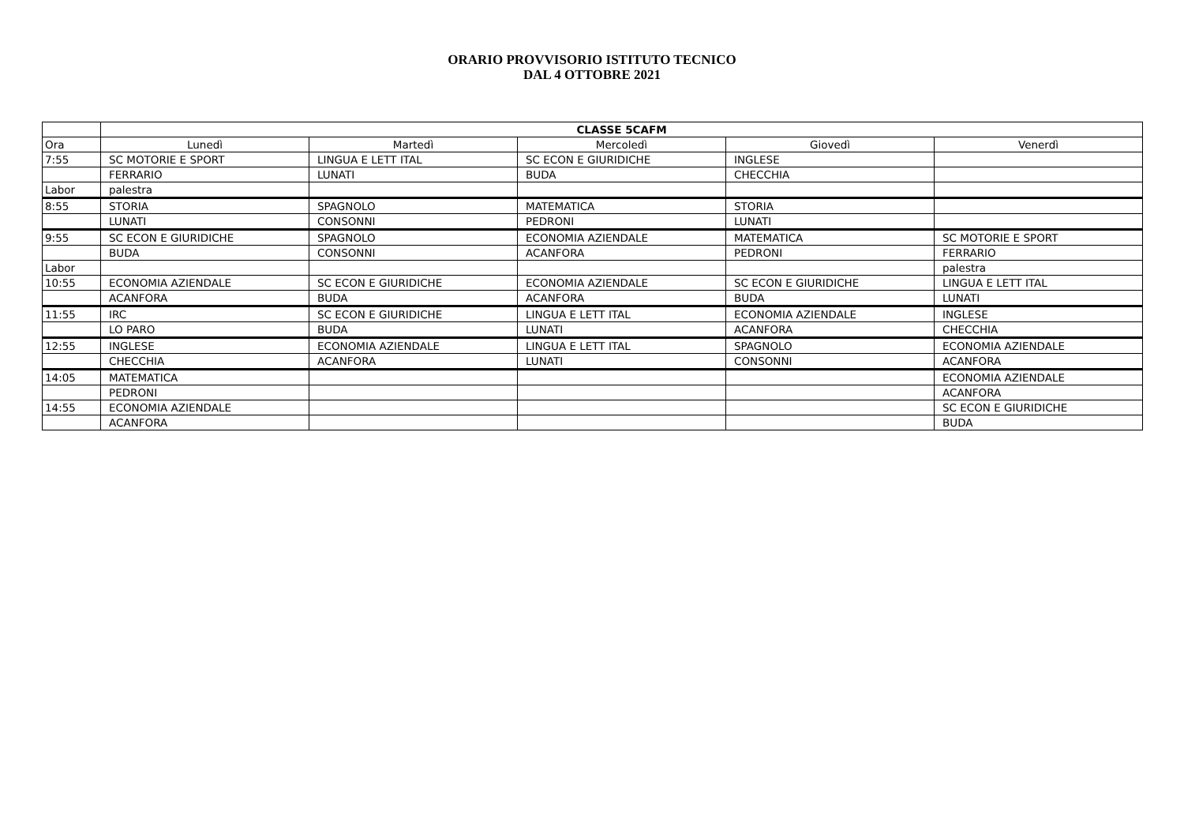ORARIO PROVVISORIO ISTITUTO TECNICO
DAL 4 OTTOBRE 2021
| | CLASSE 5CAFM | | | | |
| --- | --- | --- | --- | --- | --- |
| Ora | Lunedì | Martedì | Mercoledì | Giovedì | Venerdì |
| 7:55 | SC MOTORIE E SPORT | LINGUA E LETT ITAL | SC ECON E GIURIDICHE | INGLESE | |
| | FERRARIO | LUNATI | BUDA | CHECCHIA | |
| Labor | palestra | | | | |
| 8:55 | STORIA | SPAGNOLO | MATEMATICA | STORIA | |
| | LUNATI | CONSONNI | PEDRONI | LUNATI | |
| 9:55 | SC ECON E GIURIDICHE | SPAGNOLO | ECONOMIA AZIENDALE | MATEMATICA | SC MOTORIE E SPORT |
| | BUDA | CONSONNI | ACANFORA | PEDRONI | FERRARIO |
| Labor | | | | | palestra |
| 10:55 | ECONOMIA AZIENDALE | SC ECON E GIURIDICHE | ECONOMIA AZIENDALE | SC ECON E GIURIDICHE | LINGUA E LETT ITAL |
| | ACANFORA | BUDA | ACANFORA | BUDA | LUNATI |
| 11:55 | IRC | SC ECON E GIURIDICHE | LINGUA E LETT ITAL | ECONOMIA AZIENDALE | INGLESE |
| | LO PARO | BUDA | LUNATI | ACANFORA | CHECCHIA |
| 12:55 | INGLESE | ECONOMIA AZIENDALE | LINGUA E LETT ITAL | SPAGNOLO | ECONOMIA AZIENDALE |
| | CHECCHIA | ACANFORA | LUNATI | CONSONNI | ACANFORA |
| 14:05 | MATEMATICA | | | | ECONOMIA AZIENDALE |
| | PEDRONI | | | | ACANFORA |
| 14:55 | ECONOMIA AZIENDALE | | | | SC ECON E GIURIDICHE |
| | ACANFORA | | | | BUDA |